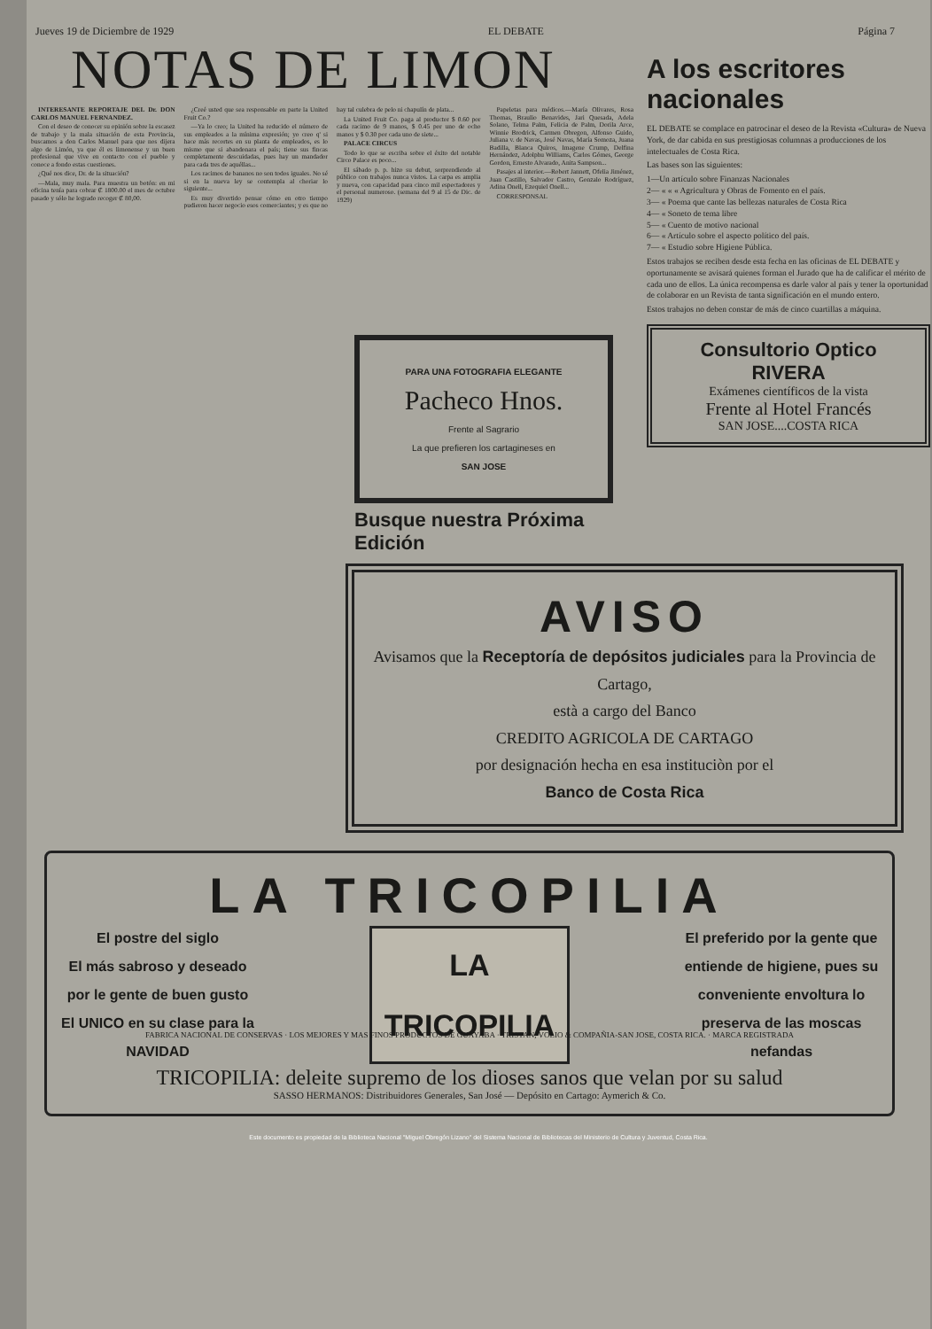Jueves 19 de Diciembre de 1929 EL DEBATE Página 7
NOTAS DE LIMON
INTERESANTE REPORTAJE DEL Dr. DON CARLOS MANUEL FERNANDEZ.
Con el deseo de conocer su opinión sobre la escasez de trabajo y la mala situación de esta Provincia, buscamos a don Carlos Manuel para que nos dijera algo de Limón, ya que él es limonense y un buen profesional que vive en contacto con el pueblo y conoce a fondo estas cuestiones.
¿Qué nos dice, Dr. de la situación?
—Mala, muy mala. Para muestra un botón: en mi oficina tenía para cobrar ₡ 1800.00 el mes de octubre pasado y sólo he logrado recoger ₡ 80,00.
¿Creé usted que sea responsable en parte la United Fruit Co.?
—Ya lo creo; la United ha reducido el número de sus empleados a la mínima expresión; yo creo q' si hace más recortes en su planta de empleados, es lo mismo que si abandonara el país; tiene sus fincas completamente descuidadas, pues hay un mandador para cada tres de aquéllas...
Los racimos de bananos no son todos iguales. No sé si en la nueva ley se contempla al choriar lo siguiente...
Es muy divertido pensar cómo en otro tiempo pudieron hacer negocio esos comerciantes; y es que no hay tal culebra de pelo ni chapulín de plata...
La United Fruit Co. paga al productor $ 0.60 por cada racimo de 9 manos, $ 0.45 por uno de ocho manos y $ 0.30 por cada uno de siete...
PALACE CIRCUS
Todo lo que se escriba sobre el éxito del notable Circo Palace es poco...
El sábado p. p. hizo su debut, sorprendiendo al público con trabajos nunca vistos. La carpa es amplia y nueva, con capacidad para cinco mil espectadores y el personal numeroso. (semana del 9 al 15 de Dic. de 1929)
Papeletas para médicos.—María Olivares, Rosa Thomas, Braulio Benavides, Jari Quesada, Adela Solano, Telma Palm, Felicia de Palm, Dorila Arce, Winnie Brodrick, Carmen Obregon, Alfonso Guido, Juliana v. de Navas, José Navas, María Somoza, Juana Badilla, Blanca Quiros, Imagene Crump, Delfina Hernández, Adolphu Williams, Carlos Gómes, George Gordon, Ernesto Alvarado, Anita Sampson...
Pasajes al interior.—Robert Jannett, Ofelia Jiménez, Juan Castillo, Salvador Castro, Gonzalo Rodríguez, Adina Onell, Ezequiel Onell...
CORRESPONSAL
PARA UNA FOTOGRAFIA ELEGANTE
Pacheco Hnos.
Frente al Sagrario
La que prefieren los cartagineses en
SAN JOSE
Busque nuestra Próxima Edición
A los escritores nacionales
EL DEBATE se complace en patrocinar el deseo de la Revista «Cultura» de Nueva York, de dar cabida en sus prestigiosas columnas a producciones de los intelectuales de Costa Rica.
Las bases son las siguientes:
1—Un artículo sobre Finanzas Nacionales
2— « « « Agricultura y Obras de Fomento en el país.
3— « Poema que cante las bellezas naturales de Costa Rica
4— « Soneto de tema libre
5— « Cuento de motivo nacional
6— « Artículo sobre el aspecto político del país.
7— « Estudio sobre Higiene Pública.
Estos trabajos se reciben desde esta fecha en las oficinas de EL DEBATE y oportunamente se avisará quienes forman el Jurado que ha de calificar el mérito de cada uno de ellos. La única recompensa es darle valor al país y tener la oportunidad de colaborar en un Revista de tanta significación en el mundo entero.
Estos trabajos no deben constar de más de cinco cuartillas a máquina.
Consultorio Optico RIVERA
Exámenes científicos de la vista
Frente al Hotel Francés
SAN JOSE....COSTA RICA
AVISO
Avisamos que la Receptoría de depósitos judiciales para la Provincia de Cartago,
està a cargo del Banco
CREDITO AGRICOLA DE CARTAGO
por designación hecha en esa instituciòn por el
Banco de Costa Rica
LA TRICOPILIA
El postre del siglo
El más sabroso y deseado por le gente de buen gusto
El UNICO en su clase para la NAVIDAD
LA TRICOPILIA
El preferido por la gente que entiende de higiene, pues su conveniente envoltura lo preserva de las moscas nefandas
FABRICA NACIONAL DE CONSERVAS · LOS MEJORES Y MAS FINOS PRODUCTOS DE GUAYABA · TRISTAN, VOLIO & COMPAÑIA-SAN JOSE, COSTA RICA. · MARCA REGISTRADA
TRICOPILIA: deleite supremo de los dioses sanos que velan por su salud
SASSO HERMANOS: Distribuidores Generales, San José — Depósito en Cartago: Aymerich & Co.
Este documento es propiedad de la Biblioteca Nacional "Miguel Obregón Lizano" del Sistema Nacional de Bibliotecas del Ministerio de Cultura y Juventud, Costa Rica.